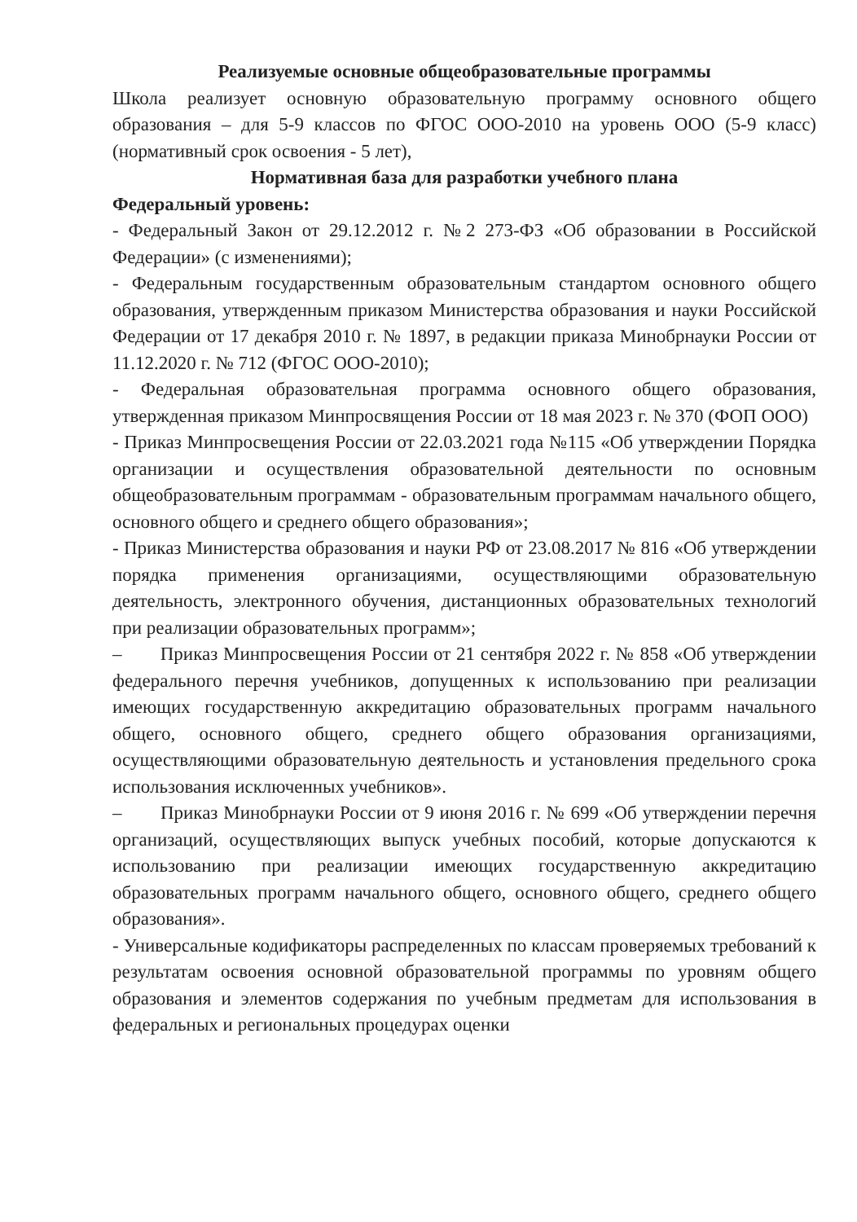Реализуемые основные общеобразовательные программы
Школа реализует основную образовательную программу основного общего образования – для 5-9 классов по ФГОС ООО-2010 на уровень ООО (5-9 класс) (нормативный срок освоения - 5 лет),
Нормативная база для разработки учебного плана
Федеральный уровень:
- Федеральный Закон от 29.12.2012 г. №2 273-ФЗ «Об образовании в Российской Федерации» (с изменениями);
- Федеральным государственным образовательным стандартом основного общего образования, утвержденным приказом Министерства образования и науки Российской Федерации от 17 декабря 2010 г. № 1897, в редакции приказа Минобрнауки России от 11.12.2020 г. № 712 (ФГОС ООО-2010);
- Федеральная образовательная программа основного общего образования, утвержденная приказом Минпросвящения России от 18 мая 2023 г. № 370 (ФОП ООО)
- Приказ Минпросвещения России от 22.03.2021 года №115 «Об утверждении Порядка организации и осуществления образовательной деятельности по основным общеобразовательным программам - образовательным программам начального общего, основного общего и среднего общего образования»;
- Приказ Министерства образования и науки РФ от 23.08.2017 № 816 «Об утверждении порядка применения организациями, осуществляющими образовательную деятельность, электронного обучения, дистанционных образовательных технологий при реализации образовательных программ»;
– Приказ Минпросвещения России от 21 сентября 2022 г. № 858 «Об утверждении федерального перечня учебников, допущенных к использованию при реализации имеющих государственную аккредитацию образовательных программ начального общего, основного общего, среднего общего образования организациями, осуществляющими образовательную деятельность и установления предельного срока использования исключенных учебников».
– Приказ Минобрнауки России от 9 июня 2016 г. № 699 «Об утверждении перечня организаций, осуществляющих выпуск учебных пособий, которые допускаются к использованию при реализации имеющих государственную аккредитацию образовательных программ начального общего, основного общего, среднего общего образования».
- Универсальные кодификаторы распределенных по классам проверяемых требований к результатам освоения основной образовательной программы по уровням общего образования и элементов содержания по учебным предметам для использования в федеральных и региональных процедурах оценки